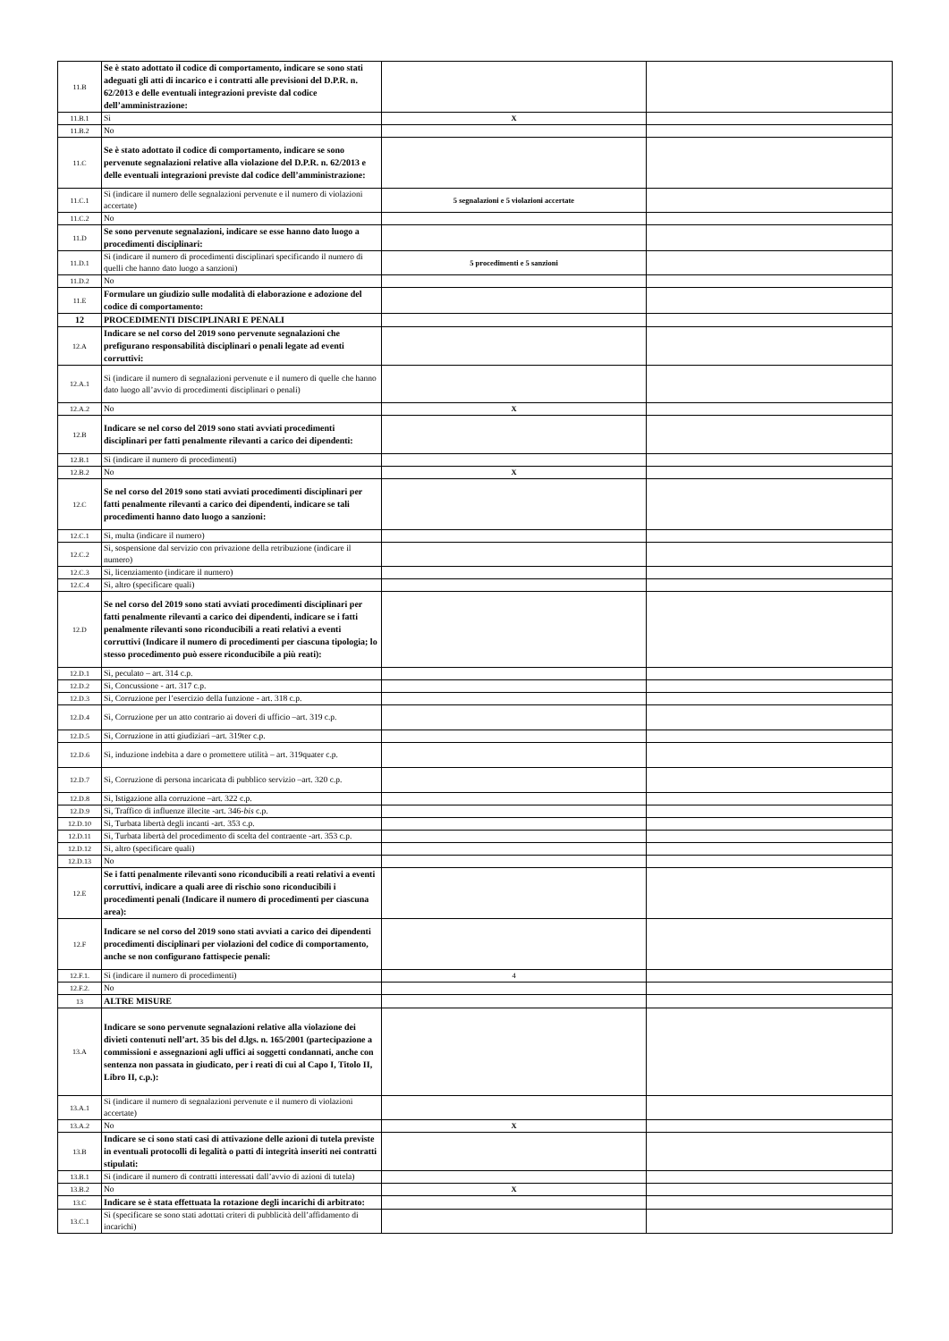| 11.B | Se è stato adottato il codice di comportamento, indicare se sono stati adeguati gli atti di incarico e i contratti alle previsioni del D.P.R. n. 62/2013 e delle eventuali integrazioni previste dal codice dell’amministrazione: | | |
| 11.B.1 | Sì | X | |
| 11.B.2 | No | | |
| 11.C | Se è stato adottato il codice di comportamento, indicare se sono pervenute segnalazioni relative alla violazione del D.P.R. n. 62/2013 e delle eventuali integrazioni previste dal codice dell’amministrazione: | | |
| 11.C.1 | Sì (indicare il numero delle segnalazioni pervenute e il numero di violazioni accertate) | 5 segnalazioni e 5 violazioni accertate | |
| 11.C.2 | No | | |
| 11.D | Se sono pervenute segnalazioni, indicare se esse hanno dato luogo a procedimenti disciplinari: | | |
| 11.D.1 | Sì (indicare il numero di procedimenti disciplinari specificando il numero di quelli che hanno dato luogo a sanzioni) | 5 procedimenti e 5 sanzioni | |
| 11.D.2 | No | | |
| 11.E | Formulare un giudizio sulle modalità di elaborazione e adozione del codice di comportamento: | | |
| 12 | PROCEDIMENTI DISCIPLINARI E PENALI | | |
| 12.A | Indicare se nel corso del 2019 sono pervenute segnalazioni che prefigurano responsabilità disciplinari o penali legate ad eventi corruttivi: | | |
| 12.A.1 | Sì (indicare il numero di segnalazioni pervenute e il numero di quelle che hanno dato luogo all’avvio di procedimenti disciplinari o penali) | | |
| 12.A.2 | No | X | |
| 12.B | Indicare se nel corso del 2019 sono stati avviati procedimenti disciplinari per fatti penalmente rilevanti a carico dei dipendenti: | | |
| 12.B.1 | Sì (indicare il numero di procedimenti) | | |
| 12.B.2 | No | X | |
| 12.C | Se nel corso del 2019 sono stati avviati procedimenti disciplinari per fatti penalmente rilevanti a carico dei dipendenti, indicare se tali procedimenti hanno dato luogo a sanzioni: | | |
| 12.C.1 | Sì, multa (indicare il numero) | | |
| 12.C.2 | Sì, sospensione dal servizio con privazione della retribuzione (indicare il numero) | | |
| 12.C.3 | Sì, licenziamento (indicare il numero) | | |
| 12.C.4 | Sì, altro (specificare quali) | | |
| 12.D | Se nel corso del 2019 sono stati avviati procedimenti disciplinari per fatti penalmente rilevanti a carico dei dipendenti, indicare se i fatti penalmente rilevanti sono riconducibili a reati relativi a eventi corruttivi (Indicare il numero di procedimenti per ciascuna tipologia; lo stesso procedimento può essere riconducibile a più reati): | | |
| 12.D.1 | Sì, peculato – art. 314 c.p. | | |
| 12.D.2 | Sì, Concussione - art. 317 c.p. | | |
| 12.D.3 | Sì, Corruzione per l’esercizio della funzione - art. 318 c.p. | | |
| 12.D.4 | Sì, Corruzione per un atto contrario ai doveri di ufficio –art. 319 c.p. | | |
| 12.D.5 | Sì, Corruzione in atti giudiziari –art. 319ter c.p. | | |
| 12.D.6 | Sì, induzione indebita a dare o promettere utilità – art. 319quater c.p. | | |
| 12.D.7 | Sì, Corruzione di persona incaricata di pubblico servizio –art. 320 c.p. | | |
| 12.D.8 | Sì, Istigazione alla corruzione –art. 322 c.p. | | |
| 12.D.9 | Sì, Traffico di influenze illecite -art. 346- bis c.p. | | |
| 12.D.10 | Sì, Turbata libertà degli incanti -art. 353 c.p. | | |
| 12.D.11 | Sì, Turbata libertà del procedimento di scelta del contraente -art. 353 c.p. | | |
| 12.D.12 | Sì, altro (specificare quali) | | |
| 12.D.13 | No | | |
| 12.E | Se i fatti penalmente rilevanti sono riconducibili a reati relativi a eventi corruttivi, indicare a quali aree di rischio sono riconducibili i procedimenti penali (Indicare il numero di procedimenti per ciascuna area): | | |
| 12.F | Indicare se nel corso del 2019 sono stati avviati a carico dei dipendenti procedimenti disciplinari per violazioni del codice di comportamento, anche se non configurano fattispecie penali: | | |
| 12.F.1. | Sì (indicare il numero di procedimenti) | 4 | |
| 12.F.2. | No | | |
| 13 | ALTRE MISURE | | |
| 13.A | Indicare se sono pervenute segnalazioni relative alla violazione dei divieti contenuti nell’art. 35 bis del d.lgs. n. 165/2001 (partecipazione a commissioni e assegnazioni agli uffici ai soggetti condannati, anche con sentenza non passata in giudicato, per i reati di cui al Capo I, Titolo II, Libro II, c.p.): | | |
| 13.A.1 | Sì (indicare il numero di segnalazioni pervenute e il numero di violazioni accertate) | | |
| 13.A.2 | No | X | |
| 13.B | Indicare se ci sono stati casi di attivazione delle azioni di tutela previste in eventuali protocolli di legalità o patti di integrità inseriti nei contratti stipulati: | | |
| 13.B.1 | Sì (indicare il numero di contratti interessati dall’avvio di azioni di tutela) | | |
| 13.B.2 | No | X | |
| 13.C | Indicare se è stata effettuata la rotazione degli incarichi di arbitrato: | | |
| 13.C.1 | Sì (specificare se sono stati adottati criteri di pubblicità dell’affidamento di incarichi) | | |